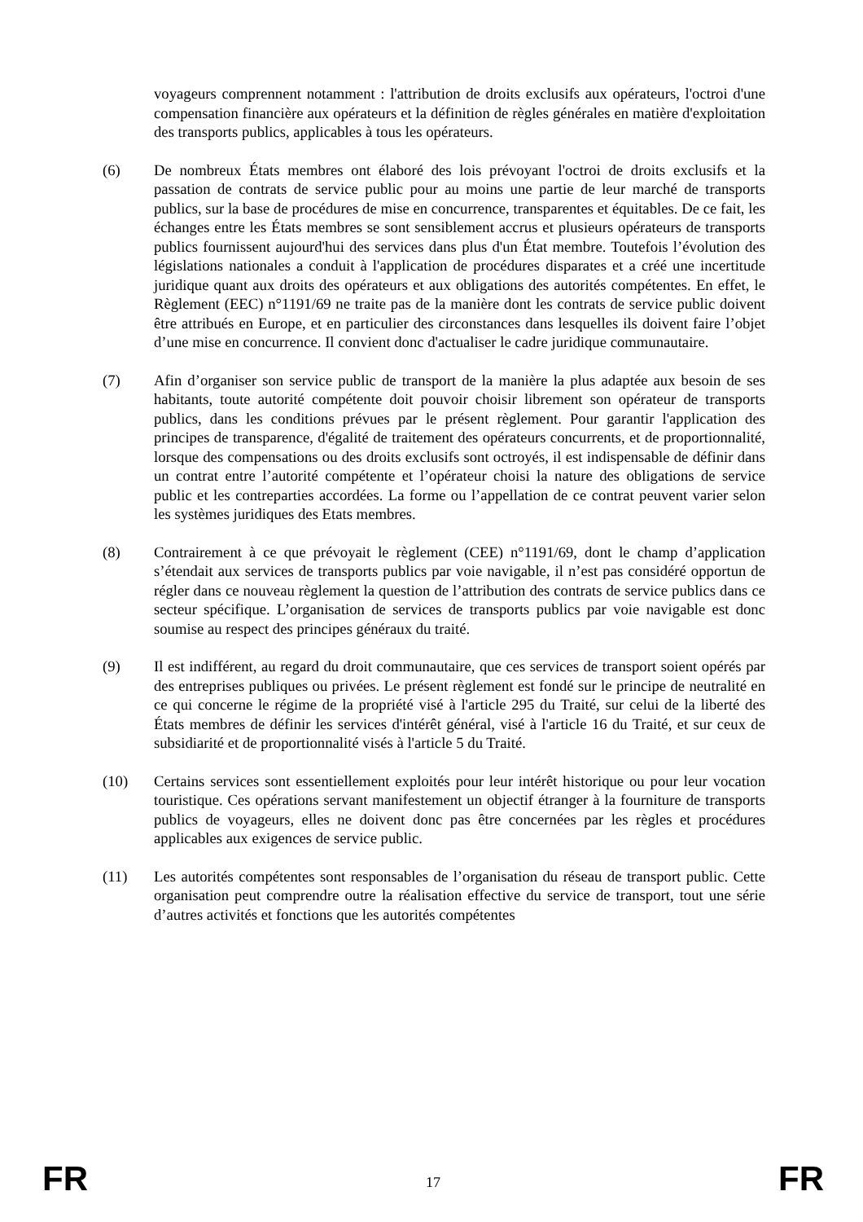voyageurs comprennent notamment : l'attribution de droits exclusifs aux opérateurs, l'octroi d'une compensation financière aux opérateurs et la définition de règles générales en matière d'exploitation des transports publics, applicables à tous les opérateurs.
(6) De nombreux États membres ont élaboré des lois prévoyant l'octroi de droits exclusifs et la passation de contrats de service public pour au moins une partie de leur marché de transports publics, sur la base de procédures de mise en concurrence, transparentes et équitables. De ce fait, les échanges entre les États membres se sont sensiblement accrus et plusieurs opérateurs de transports publics fournissent aujourd'hui des services dans plus d'un État membre. Toutefois l’évolution des législations nationales a conduit à l'application de procédures disparates et a créé une incertitude juridique quant aux droits des opérateurs et aux obligations des autorités compétentes. En effet, le Règlement (EEC) n°1191/69 ne traite pas de la manière dont les contrats de service public doivent être attribués en Europe, et en particulier des circonstances dans lesquelles ils doivent faire l’objet d’une mise en concurrence. Il convient donc d'actualiser le cadre juridique communautaire.
(7) Afin d’organiser son service public de transport de la manière la plus adaptée aux besoin de ses habitants, toute autorité compétente doit pouvoir choisir librement son opérateur de transports publics, dans les conditions prévues par le présent règlement. Pour garantir l'application des principes de transparence, d'égalité de traitement des opérateurs concurrents, et de proportionnalité, lorsque des compensations ou des droits exclusifs sont octroyés, il est indispensable de définir dans un contrat entre l’autorité compétente et l’opérateur choisi la nature des obligations de service public et les contreparties accordées. La forme ou l’appellation de ce contrat peuvent varier selon les systèmes juridiques des Etats membres.
(8) Contrairement à ce que prévoyait le règlement (CEE) n°1191/69, dont le champ d’application s’étendait aux services de transports publics par voie navigable, il n’est pas considéré opportun de régler dans ce nouveau règlement la question de l’attribution des contrats de service publics dans ce secteur spécifique. L’organisation de services de transports publics par voie navigable est donc soumise au respect des principes généraux du traité.
(9) Il est indifférent, au regard du droit communautaire, que ces services de transport soient opérés par des entreprises publiques ou privées. Le présent règlement est fondé sur le principe de neutralité en ce qui concerne le régime de la propriété visé à l'article 295 du Traité, sur celui de la liberté des États membres de définir les services d'intérêt général, visé à l'article 16 du Traité, et sur ceux de subsidiarité et de proportionnalité visés à l'article 5 du Traité.
(10) Certains services sont essentiellement exploités pour leur intérêt historique ou pour leur vocation touristique. Ces opérations servant manifestement un objectif étranger à la fourniture de transports publics de voyageurs, elles ne doivent donc pas être concernées par les règles et procédures applicables aux exigences de service public.
(11) Les autorités compétentes sont responsables de l’organisation du réseau de transport public. Cette organisation peut comprendre outre la réalisation effective du service de transport, tout une série d’autres activités et fonctions que les autorités compétentes
FR 17 FR